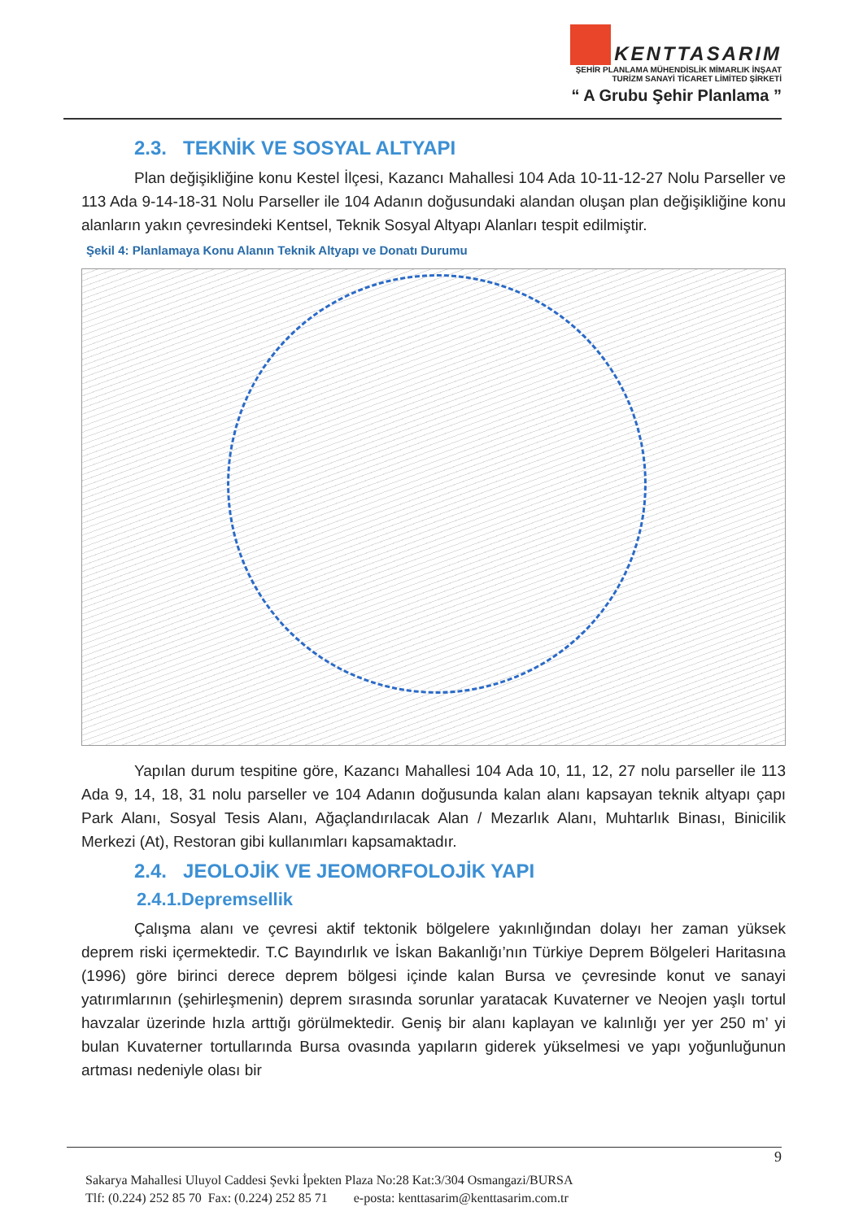KENTTASARIM
ŞEHİR PLANLAMA MÜHENDİSLİK MİMARLIK İNŞAAT
TURİZM SANAYİ TİCARET LİMİTED ŞİRKETİ
“ A Grubu Şehir Planlama ”
2.3. TEKNİK VE SOSYAL ALTYAPI
Plan değişikliğine konu Kestel İlçesi, Kazancı Mahallesi 104 Ada 10-11-12-27 Nolu Parseller ve 113 Ada 9-14-18-31 Nolu Parseller ile 104 Adanın doğusundaki alandan oluşan plan değişikliğine konu alanların yakın çevresindeki Kentsel, Teknik Sosyal Altyapı Alanları tespit edilmiştir.
Şekil 4: Planlamaya Konu Alanın Teknik Altyapı ve Donatı Durumu
Yapılan durum tespitine göre, Kazancı Mahallesi 104 Ada 10, 11, 12, 27 nolu parseller ile 113 Ada 9, 14, 18, 31 nolu parseller ve 104 Adanın doğusunda kalan alanı kapsayan teknik altyapı çapı Park Alanı, Sosyal Tesis Alanı, Ağaçlandırılacak Alan / Mezarlık Alanı, Muhtarlık Binası, Binicilik Merkezi (At), Restoran gibi kullanımları kapsamaktadır.
2.4. JEOLOJİK VE JEOMORFOLOJİK YAPI
2.4.1.Depremsellik
Çalışma alanı ve çevresi aktif tektonik bölgelere yakınlığından dolayı her zaman yüksek deprem riski içermektedir. T.C Bayındırlık ve İskan Bakanlığı’nın Türkiye Deprem Bölgeleri Haritasına (1996) göre birinci derece deprem bölgesi içinde kalan Bursa ve çevresinde konut ve sanayi yatırımlarının (şehirleşmenin) deprem sırasında sorunlar yaratacak Kuvaterner ve Neojen yaşlı tortul havzalar üzerinde hızla arttığı görülmektedir. Geniş bir alanı kaplayan ve kalınlığı yer yer 250 m’ yi bulan Kuvaterner tortullarında Bursa ovasında yapıların giderek yükselmesi ve yapı yoğunluğunun artması nedeniyle olası bir
9
Sakarya Mahallesi Uluyol Caddesi Şevki İpekten Plaza No:28 Kat:3/304 Osmangazi/BURSA
Tlf: (0.224) 252 85 70 Fax: (0.224) 252 85 71 e-posta: kenttasarim@kenttasarim.com.tr